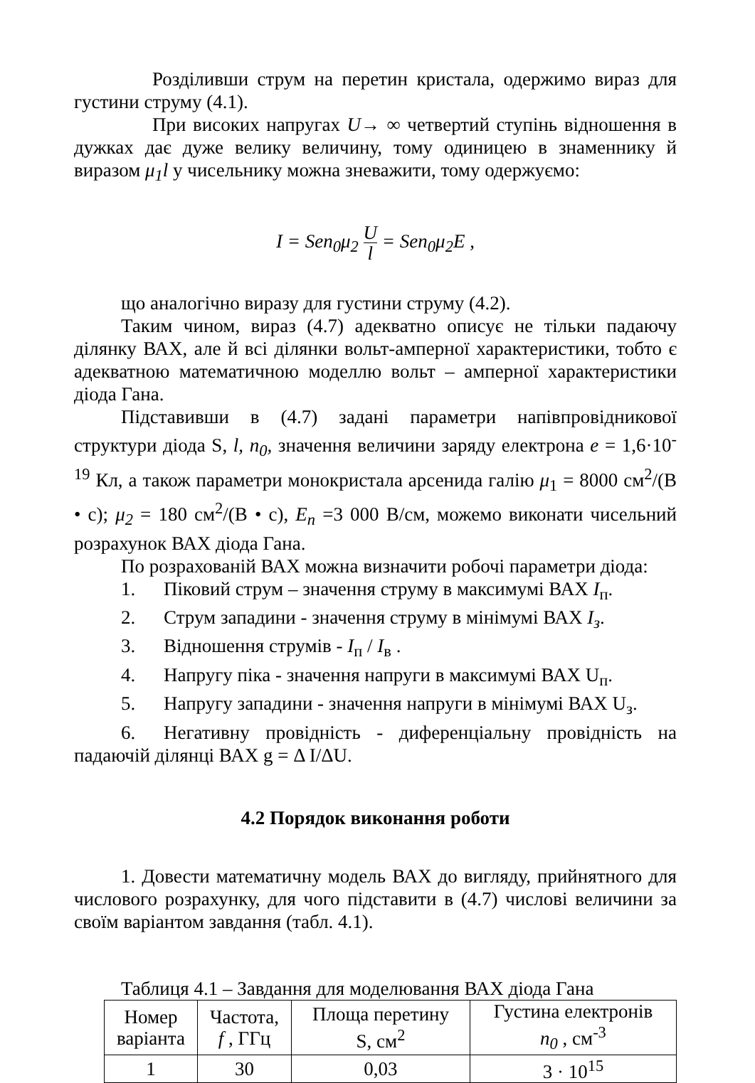Розділивши струм на перетин кристала, одержимо вираз для густини струму (4.1).
При високих напругах U→ ∞ четвертий ступінь відношення в дужках дає дуже велику величину, тому одиницею в знаменнику й виразом μ<sub>1</sub>l у чисельнику можна зневажити, тому одержуємо:
I = Sen<sub>0</sub>μ<sub>2</sub> U l = Sen<sub>0</sub>μ<sub>2</sub>E ,
що аналогічно виразу для густини струму (4.2).
Таким чином, вираз (4.7) адекватно описує не тільки падаючу ділянку ВАХ, але й всі ділянки вольт-амперної характеристики, тобто є адекватною математичною моделлю вольт – амперної характеристики діода Гана.
Підставивши в (4.7) задані параметри напівпровідникової структури діода S, l, n<sub>0</sub>, значення величини заряду електрона e = 1,6·10<sup>-19</sup> Кл, а також параметри монокристала арсенида галію μ<sub>1</sub> = 8000 см<sup>2</sup>/(В • с); μ<sub>2</sub> = 180 см<sup>2</sup>/(В • с), E<sub>n</sub> =3 000 В/см, можемо виконати чисельний розрахунок ВАХ діода Гана.
По розрахованій ВАХ можна визначити робочі параметри діода:
1. Піковий струм – значення струму в максимумі ВАХ I<sub>п</sub>.
2. Струм западини - значення струму в мінімумі ВАХ I<sub>з</sub>.
3. Відношення струмів - I<sub>п</sub> / I<sub>в</sub> .
4. Напругу піка - значення напруги в максимумі ВАХ U<sub>п</sub>.
5. Напругу западини - значення напруги в мінімумі ВАХ U<sub>з</sub>.
6. Негативну провідність - диференціальну провідність на падаючій ділянці ВАХ g = Δ I/ΔU.
4.2 Порядок виконання роботи
1. Довести математичну модель ВАХ до вигляду, прийнятного для числового розрахунку, для чого підставити в (4.7) числові величини за своїм варіантом завдання (табл. 4.1).
Таблиця 4.1 – Завдання для моделювання ВАХ діода Гана
| Номер варіанта | Частота, f , ГГц | Площа перетину S, см<sup>2</sup> | Густина електронів n<sub>0</sub> , см<sup>-3</sup> |
| 1 | 30 | 0,03 | 3 · 10<sup>15</sup> |